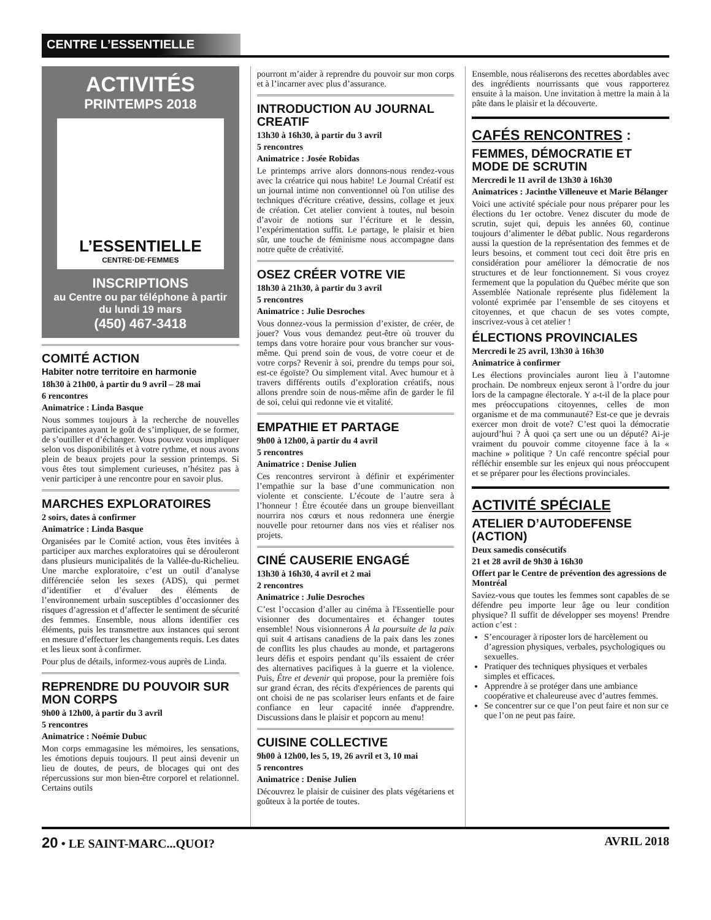CENTRE L’ESSENTIELLE
ACTIVITÉS
PRINTEMPS 2018
L’ESSENTIELLE
CENTRE·DE·FEMMES
INSCRIPTIONS
au Centre ou par téléphone à partir du lundi 19 mars
(450) 467-3418
COMITÉ ACTION
Habiter notre territoire en harmonie
18h30 à 21h00, à partir du 9 avril – 28 mai
6 rencontres
Animatrice : Linda Basque
Nous sommes toujours à la recherche de nouvelles participantes ayant le goût de s’impliquer, de se former, de s’outiller et d’échanger. Vous pouvez vous impliquer selon vos disponibilités et à votre rythme, et nous avons plein de beaux projets pour la session printemps. Si vous êtes tout simplement curieuses, n’hésitez pas à venir participer à une rencontre pour en savoir plus.
MARCHES EXPLORATOIRES
2 soirs, dates à confirmer
Animatrice : Linda Basque
Organisées par le Comité action, vous êtes invitées à participer aux marches exploratoires qui se dérouleront dans plusieurs municipalités de la Vallée-du-Richelieu. Une marche exploratoire, c’est un outil d’analyse différenciée selon les sexes (ADS), qui permet d’identifier et d’évaluer des éléments de l’environnement urbain susceptibles d’occasionner des risques d’agression et d’affecter le sentiment de sécurité des femmes. Ensemble, nous allons identifier ces éléments, puis les transmettre aux instances qui seront en mesure d’effectuer les changements requis. Les dates et les lieux sont à confirmer.
Pour plus de détails, informez-vous auprès de Linda.
REPRENDRE DU POUVOIR SUR MON CORPS
9h00 à 12h00, à partir du 3 avril
5 rencontres
Animatrice : Noémie Dubuc
Mon corps emmagasine les mémoires, les sensations, les émotions depuis toujours. Il peut ainsi devenir un lieu de doutes, de peurs, de blocages qui ont des répercussions sur mon bien-être corporel et relationnel. Certains outils
pourront m’aider à reprendre du pouvoir sur mon corps et à l’incarner avec plus d’assurance.
INTRODUCTION AU JOURNAL CREATIF
13h30 à 16h30, à partir du 3 avril
5 rencontres
Animatrice : Josée Robidas
Le printemps arrive alors donnons-nous rendez-vous avec la créatrice qui nous habite! Le Journal Créatif est un journal intime non conventionnel où l'on utilise des techniques d'écriture créative, dessins, collage et jeux de création. Cet atelier convient à toutes, nul besoin d’avoir de notions sur l’écriture et le dessin, l’expérimentation suffit. Le partage, le plaisir et bien sûr, une touche de féminisme nous accompagne dans notre quête de créativité.
OSEZ CRÉER VOTRE VIE
18h30 à 21h30, à partir du 3 avril
5 rencontres
Animatrice : Julie Desroches
Vous donnez-vous la permission d’exister, de créer, de jouer? Vous vous demandez peut-être où trouver du temps dans votre horaire pour vous brancher sur vous-même. Qui prend soin de vous, de votre coeur et de votre corps? Revenir à soi, prendre du temps pour soi, est-ce égoïste? Ou simplement vital. Avec humour et à travers différents outils d’exploration créatifs, nous allons prendre soin de nous-même afin de garder le fil de soi, celui qui redonne vie et vitalité.
EMPATHIE ET PARTAGE
9h00 à 12h00, à partir du 4 avril
5 rencontres
Animatrice : Denise Julien
Ces rencontres serviront à définir et expérimenter l’empathie sur la base d’une communication non violente et consciente. L’écoute de l’autre sera à l’honneur ! Être écoutée dans un groupe bienveillant nourrira nos cœurs et nous redonnera une énergie nouvelle pour retourner dans nos vies et réaliser nos projets.
CINÉ CAUSERIE ENGAGÉ
13h30 à 16h30, 4 avril et 2 mai
2 rencontres
Animatrice : Julie Desroches
C’est l’occasion d’aller au cinéma à l'Essentielle pour visionner des documentaires et échanger toutes ensemble! Nous visionnerons À la poursuite de la paix qui suit 4 artisans canadiens de la paix dans les zones de conflits les plus chaudes au monde, et partagerons leurs défis et espoirs pendant qu’ils essaient de créer des alternatives pacifiques à la guerre et la violence. Puis, Être et devenir qui propose, pour la première fois sur grand écran, des récits d'expériences de parents qui ont choisi de ne pas scolariser leurs enfants et de faire confiance en leur capacité innée d'apprendre. Discussions dans le plaisir et popcorn au menu!
CUISINE COLLECTIVE
9h00 à 12h00, les 5, 19, 26 avril et 3, 10 mai
5 rencontres
Animatrice : Denise Julien
Découvrez le plaisir de cuisiner des plats végétariens et goûteux à la portée de toutes.
Ensemble, nous réaliserons des recettes abordables avec des ingrédients nourrissants que vous rapporterez ensuite à la maison. Une invitation à mettre la main à la pâte dans le plaisir et la découverte.
CAFÉS RENCONTRES :
FEMMES, DÉMOCRATIE ET MODE DE SCRUTIN
Mercredi le 11 avril de 13h30 à 16h30
Animatrices : Jacinthe Villeneuve et Marie Bélanger
Voici une activité spéciale pour nous préparer pour les élections du 1er octobre. Venez discuter du mode de scrutin, sujet qui, depuis les années 60, continue toujours d’alimenter le débat public. Nous regarderons aussi la question de la représentation des femmes et de leurs besoins, et comment tout ceci doit être pris en considération pour améliorer la démocratie de nos structures et de leur fonctionnement. Si vous croyez fermement que la population du Québec mérite que son Assemblée Nationale représente plus fidèlement la volonté exprimée par l’ensemble de ses citoyens et citoyennes, et que chacun de ses votes compte, inscrivez-vous à cet atelier !
ÉLECTIONS PROVINCIALES
Mercredi le 25 avril, 13h30 à 16h30
Animatrice à confirmer
Les élections provinciales auront lieu à l’automne prochain. De nombreux enjeux seront à l’ordre du jour lors de la campagne électorale. Y a-t-il de la place pour mes préoccupations citoyennes, celles de mon organisme et de ma communauté? Est-ce que je devrais exercer mon droit de vote? C’est quoi la démocratie aujourd’hui ? À quoi ça sert une ou un député? Ai-je vraiment du pouvoir comme citoyenne face à la « machine » politique ? Un café rencontre spécial pour réfléchir ensemble sur les enjeux qui nous préoccupent et se préparer pour les élections provinciales.
ACTIVITÉ SPÉCIALE
ATELIER D’AUTODEFENSE (ACTION)
Deux samedis consécutifs
21 et 28 avril de 9h30 à 16h30
Offert par le Centre de prévention des agressions de Montréal
Saviez-vous que toutes les femmes sont capables de se défendre peu importe leur âge ou leur condition physique? Il suffit de développer ses moyens! Prendre action c’est :
S’encourager à riposter lors de harcèlement ou d’agression physiques, verbales, psychologiques ou sexuelles.
Pratiquer des techniques physiques et verbales simples et efficaces.
Apprendre à se protéger dans une ambiance coopérative et chaleureuse avec d’autres femmes.
Se concentrer sur ce que l’on peut faire et non sur ce que l’on ne peut pas faire.
20 • LE SAINT-MARC...QUOI? AVRIL 2018